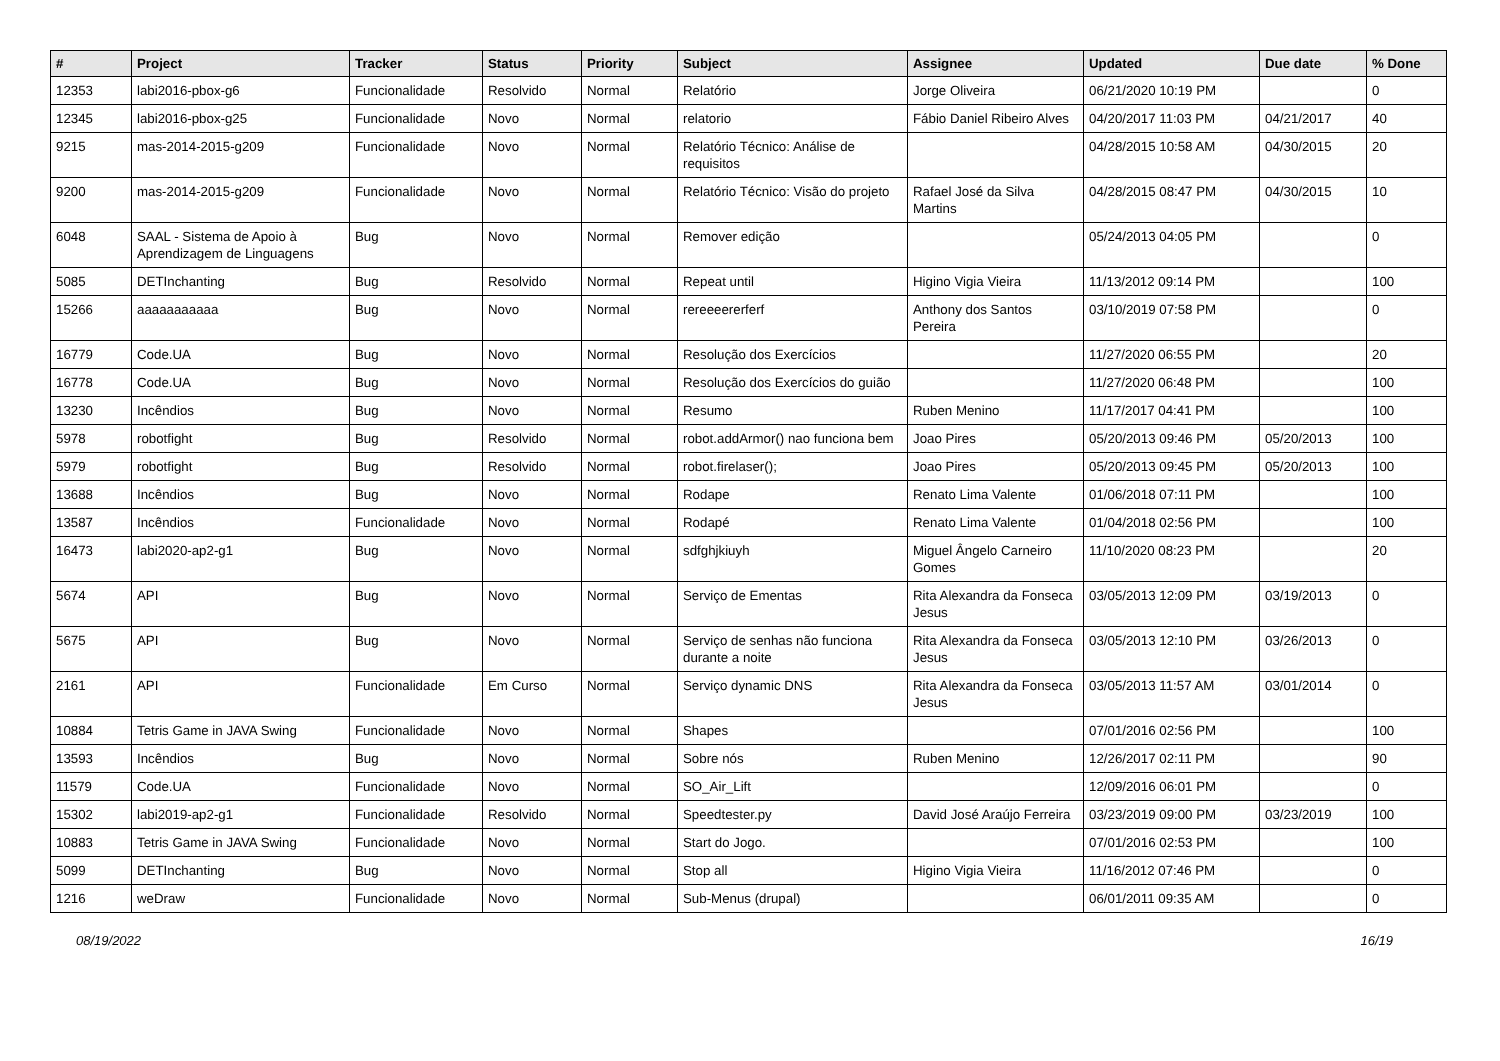| # | Project | Tracker | Status | Priority | Subject | Assignee | Updated | Due date | % Done |
| --- | --- | --- | --- | --- | --- | --- | --- | --- | --- |
| 12353 | labi2016-pbox-g6 | Funcionalidade | Resolvido | Normal | Relatório | Jorge Oliveira | 06/21/2020 10:19 PM | | 0 |
| 12345 | labi2016-pbox-g25 | Funcionalidade | Novo | Normal | relatorio | Fábio Daniel Ribeiro Alves | 04/20/2017 11:03 PM | 04/21/2017 | 40 |
| 9215 | mas-2014-2015-g209 | Funcionalidade | Novo | Normal | Relatório Técnico: Análise de requisitos | | 04/28/2015 10:58 AM | 04/30/2015 | 20 |
| 9200 | mas-2014-2015-g209 | Funcionalidade | Novo | Normal | Relatório Técnico: Visão do projeto | Rafael José da Silva Martins | 04/28/2015 08:47 PM | 04/30/2015 | 10 |
| 6048 | SAAL - Sistema de Apoio à Aprendizagem de Linguagens | Bug | Novo | Normal | Remover edição | | 05/24/2013 04:05 PM | | 0 |
| 5085 | DETInchanting | Bug | Resolvido | Normal | Repeat until | Higino Vigia Vieira | 11/13/2012 09:14 PM | | 100 |
| 15266 | aaaaaaaaaaa | Bug | Novo | Normal | rereeeererferf | Anthony dos Santos Pereira | 03/10/2019 07:58 PM | | 0 |
| 16779 | Code.UA | Bug | Novo | Normal | Resolução dos Exercícios | | 11/27/2020 06:55 PM | | 20 |
| 16778 | Code.UA | Bug | Novo | Normal | Resolução dos Exercícios do guião | | 11/27/2020 06:48 PM | | 100 |
| 13230 | Incêndios | Bug | Novo | Normal | Resumo | Ruben Menino | 11/17/2017 04:41 PM | | 100 |
| 5978 | robotfight | Bug | Resolvido | Normal | robot.addArmor() nao funciona bem | Joao Pires | 05/20/2013 09:46 PM | 05/20/2013 | 100 |
| 5979 | robotfight | Bug | Resolvido | Normal | robot.firelaser(); | Joao Pires | 05/20/2013 09:45 PM | 05/20/2013 | 100 |
| 13688 | Incêndios | Bug | Novo | Normal | Rodape | Renato Lima Valente | 01/06/2018 07:11 PM | | 100 |
| 13587 | Incêndios | Funcionalidade | Novo | Normal | Rodapé | Renato Lima Valente | 01/04/2018 02:56 PM | | 100 |
| 16473 | labi2020-ap2-g1 | Bug | Novo | Normal | sdfghjkiuyh | Miguel Ângelo Carneiro Gomes | 11/10/2020 08:23 PM | | 20 |
| 5674 | API | Bug | Novo | Normal | Serviço de Ementas | Rita Alexandra da Fonseca Jesus | 03/05/2013 12:09 PM | 03/19/2013 | 0 |
| 5675 | API | Bug | Novo | Normal | Serviço de senhas não funciona durante a noite | Rita Alexandra da Fonseca Jesus | 03/05/2013 12:10 PM | 03/26/2013 | 0 |
| 2161 | API | Funcionalidade | Em Curso | Normal | Serviço dynamic DNS | Rita Alexandra da Fonseca Jesus | 03/05/2013 11:57 AM | 03/01/2014 | 0 |
| 10884 | Tetris Game in JAVA Swing | Funcionalidade | Novo | Normal | Shapes | | 07/01/2016 02:56 PM | | 100 |
| 13593 | Incêndios | Bug | Novo | Normal | Sobre nós | Ruben Menino | 12/26/2017 02:11 PM | | 90 |
| 11579 | Code.UA | Funcionalidade | Novo | Normal | SO_Air_Lift | | 12/09/2016 06:01 PM | | 0 |
| 15302 | labi2019-ap2-g1 | Funcionalidade | Resolvido | Normal | Speedtester.py | David José Araújo Ferreira | 03/23/2019 09:00 PM | 03/23/2019 | 100 |
| 10883 | Tetris Game in JAVA Swing | Funcionalidade | Novo | Normal | Start do Jogo. | | 07/01/2016 02:53 PM | | 100 |
| 5099 | DETInchanting | Bug | Novo | Normal | Stop all | Higino Vigia Vieira | 11/16/2012 07:46 PM | | 0 |
| 1216 | weDraw | Funcionalidade | Novo | Normal | Sub-Menus (drupal) | | 06/01/2011 09:35 AM | | 0 |
08/19/2022 16/19